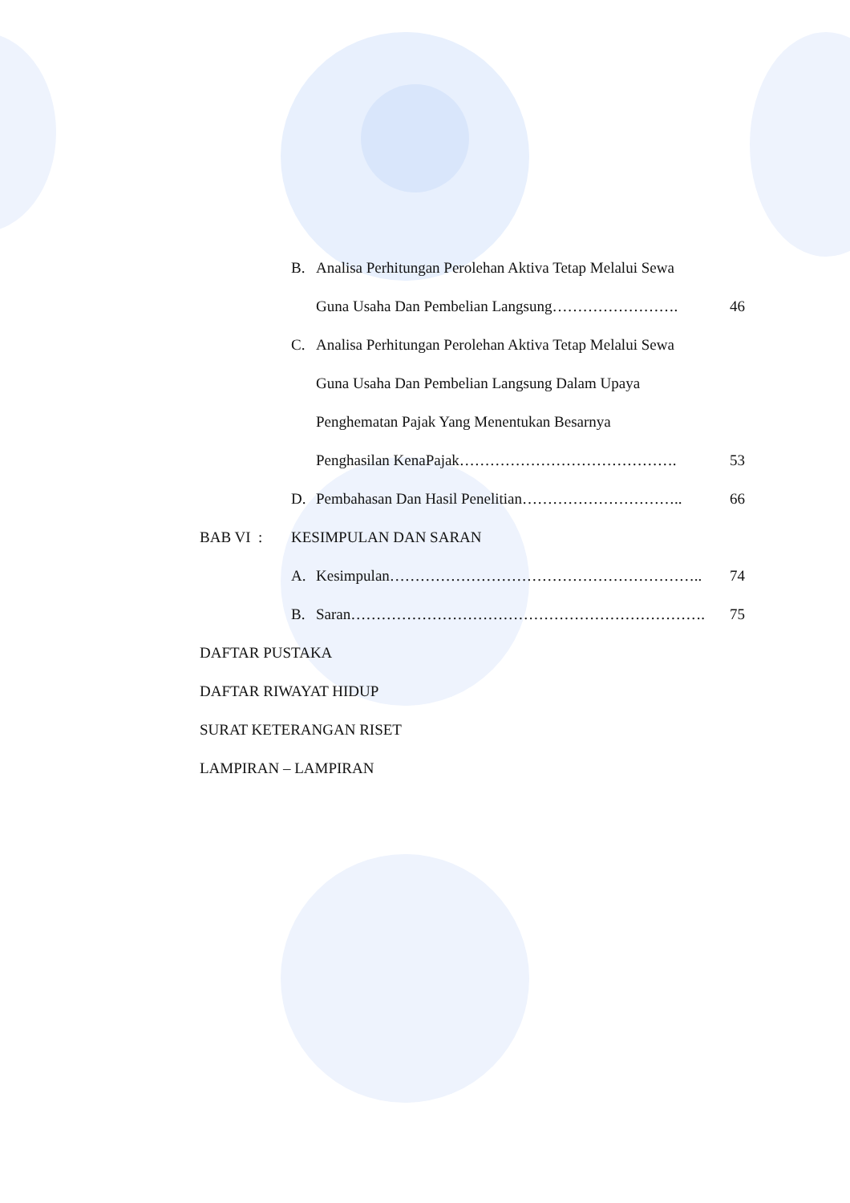B. Analisa Perhitungan Perolehan Aktiva Tetap Melalui Sewa
Guna Usaha Dan Pembelian Langsung……………………. 46
C. Analisa Perhitungan Perolehan Aktiva Tetap Melalui Sewa
Guna Usaha Dan Pembelian Langsung Dalam Upaya
Penghematan Pajak Yang Menentukan Besarnya
Penghasilan KenaPajak……………………………………. 53
D. Pembahasan Dan Hasil Penelitian………………………….. 66
BAB VI : KESIMPULAN DAN SARAN
A. Kesimpulan…………………………………………………….. 74
B. Saran……………………………………………………………. 75
DAFTAR PUSTAKA
DAFTAR RIWAYAT HIDUP
SURAT KETERANGAN RISET
LAMPIRAN – LAMPIRAN